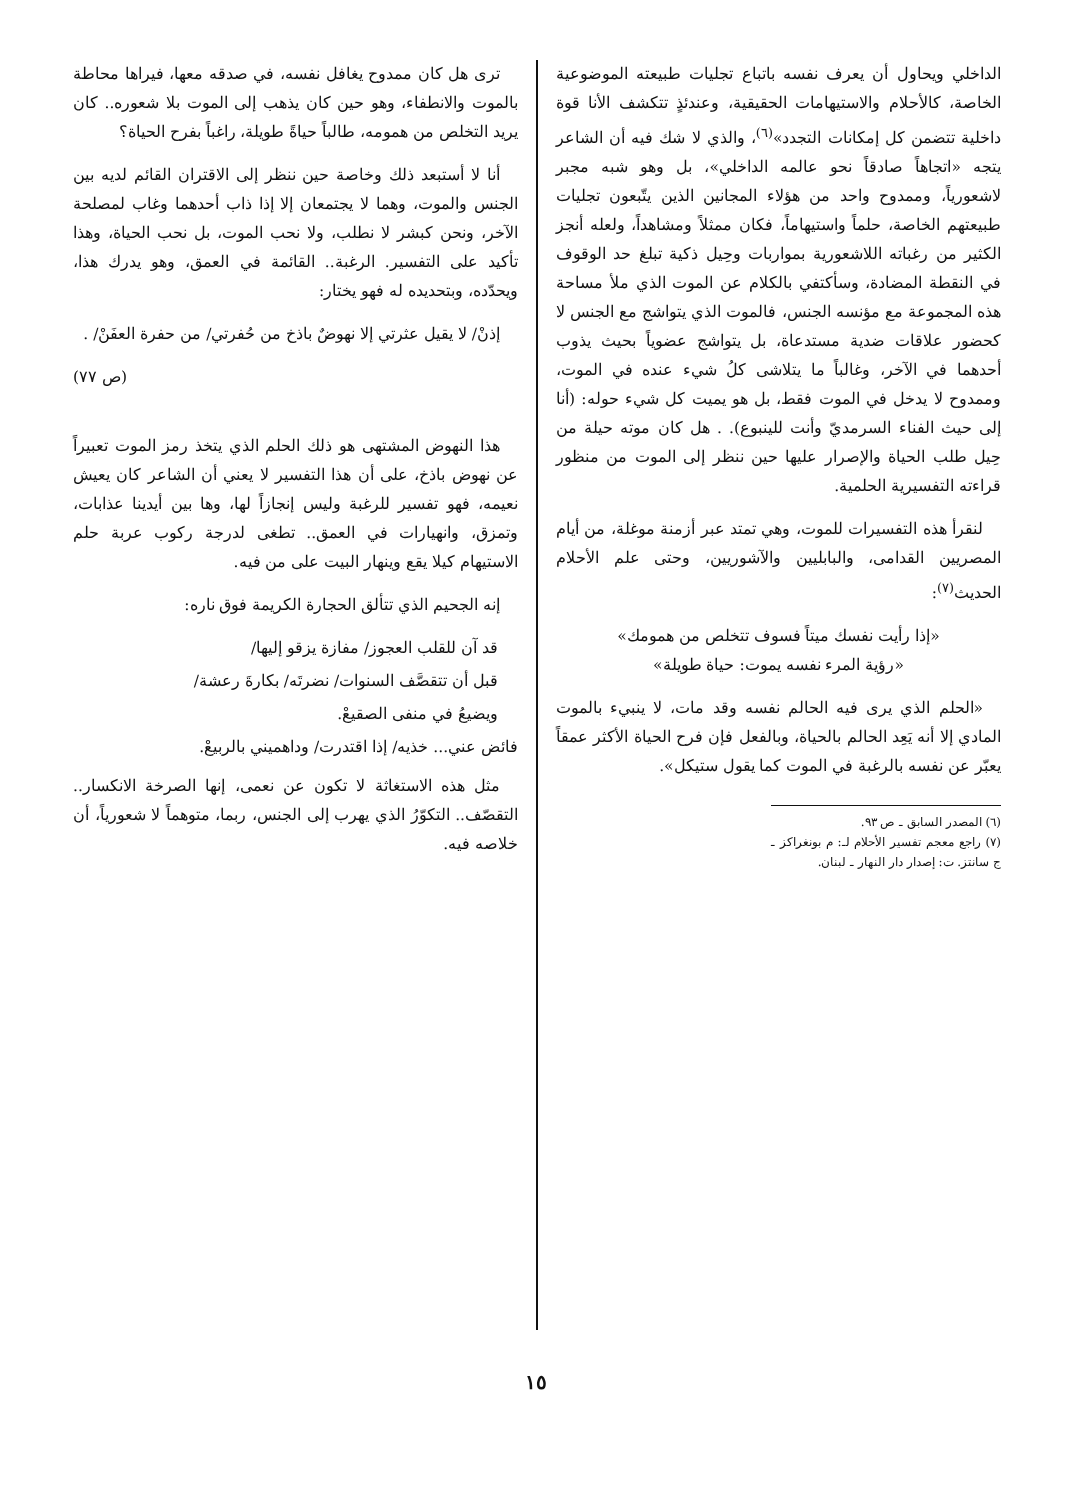الداخلي ويحاول أن يعرف نفسه باتباع تجليات طبيعته الموضوعية الخاصة، كالأحلام والاستيهامات الحقيقية، وعندئذٍ تتكشف الأنا قوة داخلية تتضمن كل إمكانات التجدد»<sup>(٦)</sup>، والذي لا شك فيه أن الشاعر يتجه «اتجاهاً صادقاً نحو عالمه الداخلي»، بل وهو شبه مجبر لاشعورياً، وممدوح واحد من هؤلاء المجانين الذين يتّبعون تجليات طبيعتهم الخاصة، حلماً واستيهاماً، فكان ممثلاً ومشاهداً، ولعله أنجز الكثير من رغباته اللاشعورية بمواربات وحِيل ذكية تبلغ حد الوقوف في النقطة المضادة، وسأكتفي بالكلام عن الموت الذي ملأ مساحة هذه المجموعة مع مؤنسه الجنس، فالموت الذي يتواشج مع الجنس لا كحضور علاقات ضدية مستدعاة، بل يتواشج عضوياً بحيث يذوب أحدهما في الآخر، وغالباً ما يتلاشى كلُ شيء عنده في الموت، وممدوح لا يدخل في الموت فقط، بل هو يميت كل شيء حوله: (أنا إلى حيث الفناء السرمديّ وأنت للينبوع). . هل كان موته حيلة من حِيل طلب الحياة والإصرار عليها حين ننظر إلى الموت من منظور قراءته التفسيرية الحلمية.
لنقرأ هذه التفسيرات للموت، وهي تمتد عبر أزمنة موغلة، من أيام المصريين القدامى، والبابليين والآشوريين، وحتى علم الأحلام الحديث<sup>(٧)</sup>:
«إذا رأيت نفسك ميتاً فسوف تتخلص من همومك»
«رؤية المرء نفسه يموت: حياة طويلة»
«الحلم الذي يرى فيه الحالم نفسه وقد مات، لا ينبيء بالموت المادي إلا أنه يَعِد الحالم بالحياة، وبالفعل فإن فرح الحياة الأكثر عمقاً يعبّر عن نفسه بالرغبة في الموت كما يقول ستيكل».
(٦) المصدر السابق ـ ص ٩٣.
(٧) راجع معجم تفسير الأحلام لـ: م بونغراكز ـ ج سانتز. ت: إصدار دار النهار ـ لبنان.
ترى هل كان ممدوح يغافل نفسه، في صدقه معها، فيراها محاطة بالموت والانطفاء، وهو حين كان يذهب إلى الموت بلا شعوره.. كان يريد التخلص من همومه، طالباً حياةً طويلة، راغباً بفرح الحياة؟
أنا لا أستبعد ذلك وخاصة حين ننظر إلى الاقتران القائم لديه بين الجنس والموت، وهما لا يجتمعان إلا إذا ذاب أحدهما وغاب لمصلحة الآخر، ونحن كبشر لا نطلب، ولا نحب الموت، بل نحب الحياة، وهذا تأكيد على التفسير. الرغبة.. القائمة في العمق، وهو يدرك هذا، ويحدّده، وبتحديده له فهو يختار:
إذنْ/ لا يقيل عثرتي إلا نهوضٌ باذخ من حُفرتي/ من حفرة العفَنْ/ .
(ص ٧٧)
هذا النهوض المشتهى هو ذلك الحلم الذي يتخذ رمز الموت تعبيراً عن نهوض باذخ، على أن هذا التفسير لا يعني أن الشاعر كان يعيش نعيمه، فهو تفسير للرغبة وليس إنجازاً لها، وها بين أيدينا عذابات، وتمزق، وانهيارات في العمق.. تطغى لدرجة ركوب عربة حلم الاستيهام كيلا يقع وينهار البيت على من فيه.
إنه الجحيم الذي تتألق الحجارة الكريمة فوق ناره:
قد آن للقلب العجوز/ مفازة يزقو إليها/
قبل أن تتقصَّف السنوات/ نضرتَه/ بكارةَ رعشة/
ويضيعُ في منفى الصقيعْ.
فائض عني... خذيه/ إذا اقتدرت/ وداهميني بالربيعْ.
مثل هذه الاستغاثة لا تكون عن نعمى، إنها الصرخة الانكسار.. التقصّف.. التكوّرُ الذي يهرب إلى الجنس، ربما، متوهماً لا شعورياً، أن خلاصه فيه.
١٥